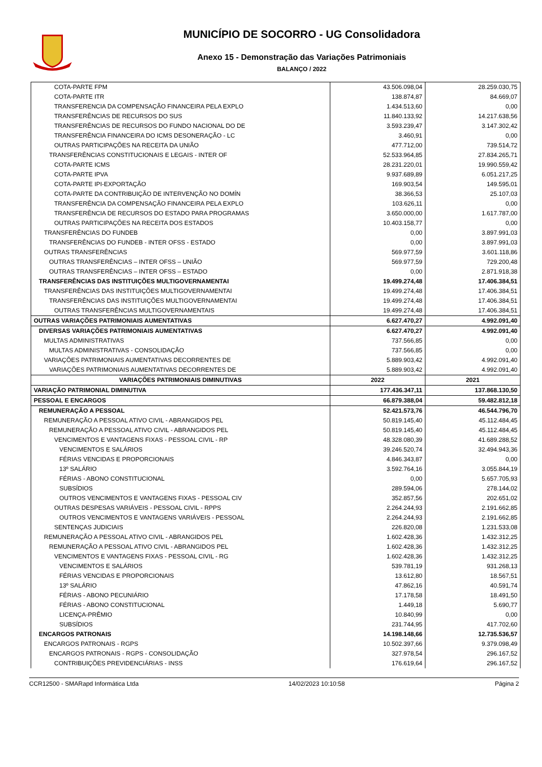MUNICÍPIO DE SOCORRO - UG Consolidadora
Anexo 15 - Demonstração das Variações Patrimoniais
BALANÇO / 2022
| COTA-PARTE FPM | 43.506.098,04 | 28.259.030,75 |
| COTA-PARTE ITR | 138.874,87 | 84.669,07 |
| TRANSFERENCIA DA COMPENSAÇÃO FINANCEIRA PELA EXPLO | 1.434.513,60 | 0,00 |
| TRANSFERÊNCIAS DE RECURSOS DO SUS | 11.840.133,92 | 14.217.638,56 |
| TRANSFERÊNCIAS DE RECURSOS DO FUNDO NACIONAL DO DE | 3.593.239,47 | 3.147.302,42 |
| TRANSFERÊNCIA FINANCEIRA DO ICMS DESONERAÇÃO - LC | 3.460,91 | 0,00 |
| OUTRAS PARTICIPAÇÕES NA RECEITA DA UNIÃO | 477.712,00 | 739.514,72 |
| TRANSFERÊNCIAS CONSTITUCIONAIS E LEGAIS - INTER OF | 52.533.964,85 | 27.834.265,71 |
| COTA-PARTE ICMS | 28.231.220,01 | 19.990.559,42 |
| COTA-PARTE IPVA | 9.937.689,89 | 6.051.217,25 |
| COTA-PARTE IPI-EXPORTAÇÃO | 169.903,54 | 149.595,01 |
| COTA-PARTE DA CONTRIBUIÇÃO DE INTERVENÇÃO NO DOMÍN | 38.366,53 | 25.107,03 |
| TRANSFERÊNCIA DA COMPENSAÇÃO FINANCEIRA PELA EXPLO | 103.626,11 | 0,00 |
| TRANSFERÊNCIA DE RECURSOS DO ESTADO PARA PROGRAMAS | 3.650.000,00 | 1.617.787,00 |
| OUTRAS PARTICIPAÇÕES NA RECEITA DOS ESTADOS | 10.403.158,77 | 0,00 |
| TRANSFERÊNCIAS DO FUNDEB | 0,00 | 3.897.991,03 |
| TRANSFERÊNCIAS DO FUNDEB - INTER OFSS - ESTADO | 0,00 | 3.897.991,03 |
| OUTRAS TRANSFERÊNCIAS | 569.977,59 | 3.601.118,86 |
| OUTRAS TRANSFERÊNCIAS – INTER OFSS – UNIÃO | 569.977,59 | 729.200,48 |
| OUTRAS TRANSFERÊNCIAS – INTER OFSS – ESTADO | 0,00 | 2.871.918,38 |
| TRANSFERÊNCIAS DAS INSTITUIÇÕES MULTIGOVERNAMENTAI | 19.499.274,48 | 17.406.384,51 |
| TRANSFERÊNCIAS DAS INSTITUIÇÕES MULTIGOVERNAMENTAI | 19.499.274,48 | 17.406.384,51 |
| TRANSFERÊNCIAS DAS INSTITUIÇÕES MULTIGOVERNAMENTAI | 19.499.274,48 | 17.406.384,51 |
| OUTRAS TRANSFERÊNCIAS MULTIGOVERNAMENTAIS | 19.499.274,48 | 17.406.384,51 |
| OUTRAS VARIAÇÕES PATRIMONIAIS AUMENTATIVAS | 6.627.470,27 | 4.992.091,40 |
| DIVERSAS VARIAÇÕES PATRIMONIAIS AUMENTATIVAS | 6.627.470,27 | 4.992.091,40 |
| MULTAS ADMINISTRATIVAS | 737.566,85 | 0,00 |
| MULTAS ADMINISTRATIVAS - CONSOLIDAÇÃO | 737.566,85 | 0,00 |
| VARIAÇÕES PATRIMONIAIS AUMENTATIVAS DECORRENTES DE | 5.889.903,42 | 4.992.091,40 |
| VARIAÇÕES PATRIMONIAIS AUMENTATIVAS DECORRENTES DE | 5.889.903,42 | 4.992.091,40 |
| VARIAÇÕES PATRIMONIAIS DIMINUTIVAS | 2022 | 2021 |
| VARIAÇÃO PATRIMONIAL DIMINUTIVA | 177.436.347,11 | 137.868.130,50 |
| PESSOAL E ENCARGOS | 66.879.388,04 | 59.482.812,18 |
| REMUNERAÇÃO A PESSOAL | 52.421.573,76 | 46.544.796,70 |
| REMUNERAÇÃO A PESSOAL ATIVO CIVIL - ABRANGIDOS PEL | 50.819.145,40 | 45.112.484,45 |
| REMUNERAÇÃO A PESSOAL ATIVO CIVIL - ABRANGIDOS PEL | 50.819.145,40 | 45.112.484,45 |
| VENCIMENTOS E VANTAGENS FIXAS - PESSOAL CIVIL - RP | 48.328.080,39 | 41.689.288,52 |
| VENCIMENTOS E SALÁRIOS | 39.246.520,74 | 32.494.943,36 |
| FÉRIAS VENCIDAS E PROPORCIONAIS | 4.846.343,87 | 0,00 |
| 13º SALÁRIO | 3.592.764,16 | 3.055.844,19 |
| FÉRIAS - ABONO CONSTITUCIONAL | 0,00 | 5.657.705,93 |
| SUBSÍDIOS | 289.594,06 | 278.144,02 |
| OUTROS VENCIMENTOS E VANTAGENS FIXAS - PESSOAL CIV | 352.857,56 | 202.651,02 |
| OUTRAS DESPESAS VARIÁVEIS - PESSOAL CIVIL - RPPS | 2.264.244,93 | 2.191.662,85 |
| OUTROS VENCIMENTOS E VANTAGENS VARIÁVEIS - PESSOAL | 2.264.244,93 | 2.191.662,85 |
| SENTENÇAS JUDICIAIS | 226.820,08 | 1.231.533,08 |
| REMUNERAÇÃO A PESSOAL ATIVO CIVIL - ABRANGIDOS PEL | 1.602.428,36 | 1.432.312,25 |
| REMUNERAÇÃO A PESSOAL ATIVO CIVIL - ABRANGIDOS PEL | 1.602.428,36 | 1.432.312,25 |
| VENCIMENTOS E VANTAGENS FIXAS - PESSOAL CIVIL - RG | 1.602.428,36 | 1.432.312,25 |
| VENCIMENTOS E SALÁRIOS | 539.781,19 | 931.268,13 |
| FÉRIAS VENCIDAS E PROPORCIONAIS | 13.612,80 | 18.567,51 |
| 13º SALÁRIO | 47.862,16 | 40.591,74 |
| FÉRIAS - ABONO PECUNIÁRIO | 17.178,58 | 18.491,50 |
| FÉRIAS - ABONO CONSTITUCIONAL | 1.449,18 | 5.690,77 |
| LICENÇA-PRÊMIO | 10.840,99 | 0,00 |
| SUBSÍDIOS | 231.744,95 | 417.702,60 |
| ENCARGOS PATRONAIS | 14.198.148,66 | 12.735.536,57 |
| ENCARGOS PATRONAIS - RGPS | 10.502.397,66 | 9.379.098,49 |
| ENCARGOS PATRONAIS - RGPS - CONSOLIDAÇÃO | 327.978,54 | 296.167,52 |
| CONTRIBUIÇÕES PREVIDENCIÁRIAS - INSS | 176.619,64 | 296.167,52 |
CCR12500 - SMARapd Informática Ltda 14/02/2023 10:10:58 Página 2